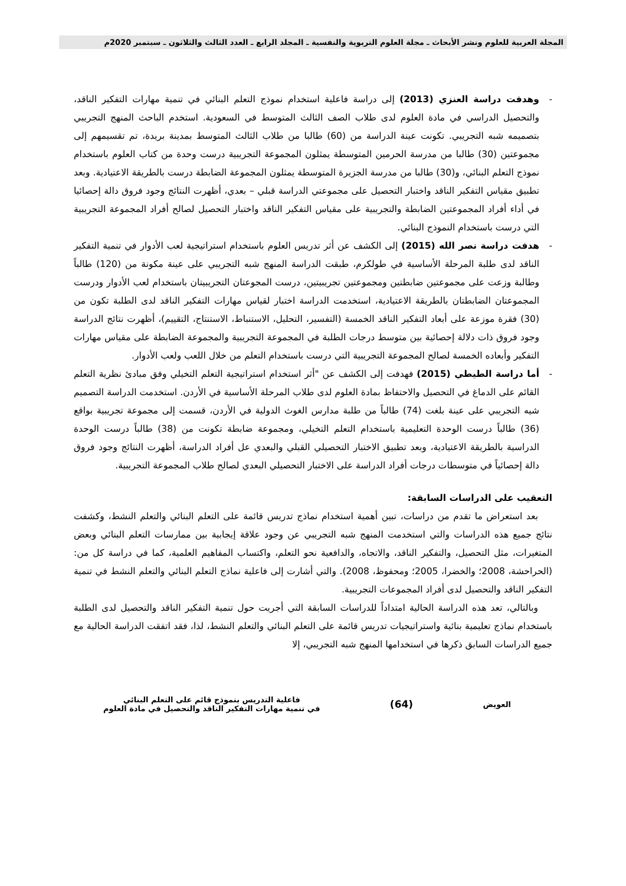المجلة العربية للعلوم ونشر الأبحاث ـ مجلة العلوم التربوية والنفسية ـ المجلد الرابع ـ العدد الثالث والثلاثون ـ سبتمبر 2020م
- وهدفت دراسة العنزي (2013) إلى دراسة فاعلية استخدام نموذج التعلم البنائي في تنمية مهارات التفكير الناقد، والتحصيل الدراسي في مادة العلوم لدى طلاب الصف الثالث المتوسط في السعودية. استخدم الباحث المنهج التجريبي بتصميمه شبه التجريبي. تكونت عينة الدراسة من (60) طالبا من طلاب الثالث المتوسط بمدينة بريدة، تم تقسيمهم إلى مجموعتين (30) طالبا من مدرسة الحرمين المتوسطة يمثلون المجموعة التجريبية درست وحدة من كتاب العلوم باستخدام نموذج التعلم البنائي، و(30) طالبا من مدرسة الجزيرة المتوسطة يمثلون المجموعة الضابطة درست بالطريقة الاعتيادية. وبعد تطبيق مقياس التفكير الناقد واختبار التحصيل على مجموعتي الدراسة قبلي – بعدي، أظهرت النتائج وجود فروق دالة إحصائيا في أداء أفراد المجموعتين الضابطة والتجريبية على مقياس التفكير الناقد واختبار التحصيل لصالح أفراد المجموعة التجريبية التي درست باستخدام النموذج البنائي.
- هدفت دراسة نصر الله (2015) إلى الكشف عن أثر تدريس العلوم باستخدام استراتيجية لعب الأدوار في تنمية التفكير الناقد لدى طلبة المرحلة الأساسية في طولكرم، طبقت الدراسة المنهج شبه التجريبي على عينة مكونة من (120) طالباً وطالبة وزعت على مجموعتين ضابطتين ومجموعتين تجريبيتين، درست المجوعتان التجريبيتان باستخدام لعب الأدوار ودرست المجموعتان الضابطتان بالطريقة الاعتيادية، استخدمت الدراسة اختبار لقياس مهارات التفكير الناقد لدى الطلبة تكون من (30) فقرة موزعة على أبعاد التفكير الناقد الخمسة (التفسير، التحليل، الاستنباط، الاستنتاج، التقييم)، أظهرت نتائج الدراسة وجود فروق ذات دلالة إحصائية بين متوسط درجات الطلبة في المجموعة التجريبية والمجموعة الضابطة على مقياس مهارات التفكير وأبعاده الخمسة لصالح المجموعة التجريبية التي درست باستخدام التعلم من خلال اللعب ولعب الأدوار.
- أما دراسة الطيطي (2015) فهدفت إلى الكشف عن "أثر استخدام استراتيجية التعلم التخيلي وفق مبادئ نظرية التعلم القائم على الدماغ في التحصيل والاحتفاظ بمادة العلوم لدى طلاب المرحلة الأساسية في الأردن. استخدمت الدراسة التصميم شيه التجريبي على عينة بلغت (74) طالباً من طلبة مدارس الغوث الدولية في الأردن، قسمت إلى مجموعة تجريبية بواقع (36) طالباً درست الوحدة التعليمية باستخدام التعلم التخيلي، ومجموعة ضابطة تكونت من (38) طالباً درست الوحدة الدراسية بالطريقة الاعتيادية، وبعد تطبيق الاختبار التحصيلي القبلي والبعدي عل أفراد الدراسة، أظهرت النتائج وجود فروق دالة إحصائياً في متوسطات درجات أفراد الدراسة على الاختبار التحصيلي البعدي لصالح طلاب المجموعة التجريبية.
التعقيب على الدراسات السابقة:
بعد استعراض ما تقدم من دراسات، تبين أهمية استخدام نماذج تدريس قائمة على التعلم البنائي والتعلم النشط، وكشفت نتائج جميع هذه الدراسات والتي استخدمت المنهج شبه التجريبي عن وجود علاقة إيجابية بين ممارسات التعلم البنائي وبعض المتغيرات، مثل التحصيل، والتفكير الناقد، والاتجاه، والدافعية نحو التعلم، واكتساب المفاهيم العلمية، كما في دراسة كل من: (الحراحشة، 2008؛ والخضرا، 2005؛ ومحفوظ، 2008). والتي أشارت إلى فاعلية نماذج التعلم البنائي والتعلم النشط في تنمية التفكير الناقد والتحصيل لدى أفراد المجموعات التجريبية.
وبالتالي، تعد هذه الدراسة الحالية امتداداً للدراسات السابقة التي أجريت حول تنمية التفكير الناقد والتحصيل لدى الطلبة باستخدام نماذج تعليمية بنائية واستراتيجيات تدريس قائمة على التعلم البنائي والتعلم النشط، لذا، فقد اتفقت الدراسة الحالية مع جميع الدراسات السابق ذكرها في استخدامها المنهج شبه التجريبي، إلا
العويض
(64)
فاعلية التدريس بنموذج قائم على التعلم البنائي
في تنمية مهارات التفكير الناقد والتحصيل في مادة العلوم